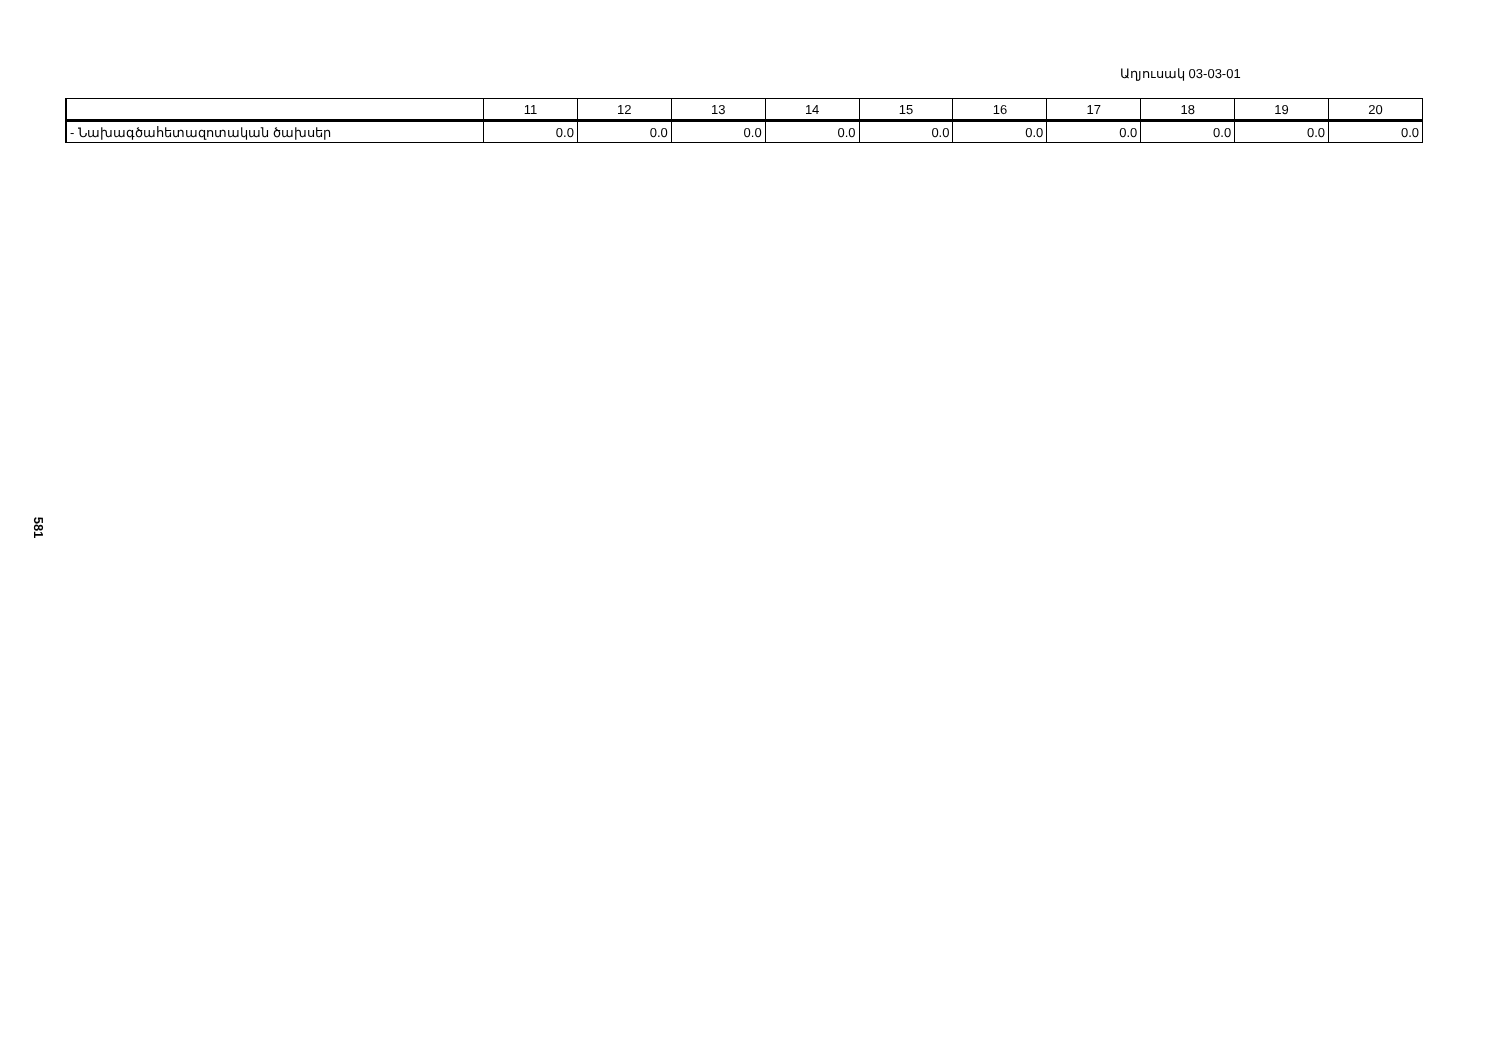Աղյուսակ 03-03-01
| | 11 | 12 | 13 | 14 | 15 | 16 | 17 | 18 | 19 | 20 |
| --- | --- | --- | --- | --- | --- | --- | --- | --- | --- | --- |
| - Նախագծահետազոտական ծախսեր | 0.0 | 0.0 | 0.0 | 0.0 | 0.0 | 0.0 | 0.0 | 0.0 | 0.0 | 0.0 |
581